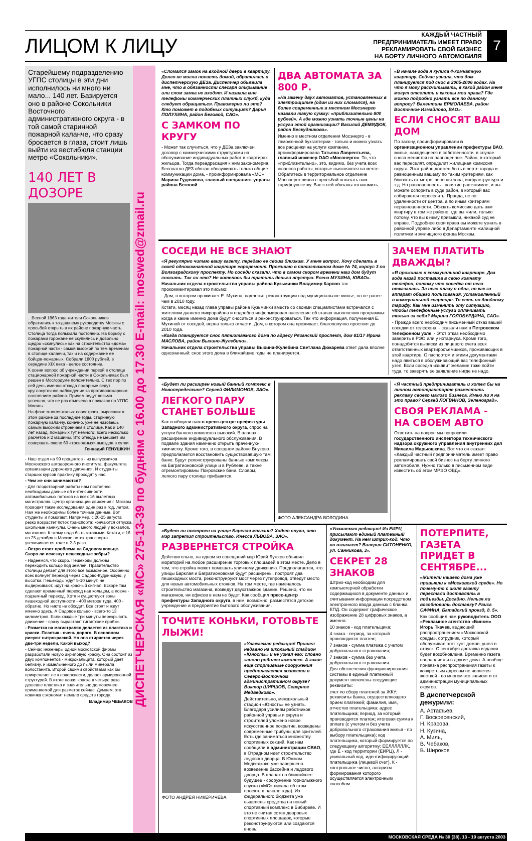ЛИЦОМ К ЛИЦУ
КАЖДЫЙ ЧАСТНЫЙ
ПРЕДПРИНИМАТЕЛЬ ИМЕЕТ ПРАВО
РЕКЛАМИРОВАТЬ СВОЙ БИЗНЕС
НА БОРТУ ЛИЧНОГО АВТОМОБИЛЯ
7
Старейшему подразделению УГПС столицы в эти дни исполнилось ни много ни мало... 140 лет. Базируется оно в районе Сокольники Восточного административного округа - в той самой старинной пожарной каланче, что сразу бросается в глаза, стоит лишь выйти из вестибюля станции метро «Сокольники».
140 ЛЕТ В ДОЗОРЕ
...Весной 1863 года жители Сокольников обратились к тогдашнему руководству Москвы с просьбой открыть в их районе пожарную часть. Столица тогда полыхала постоянно. На борьбу с пожарами горожане не скупились и довольно щедро «скинулись» как на строительство «дома» пожарной части - самой высокой по тем временам в столице каланчи, так и на содержание ее бойцов-пожарных. Собрали 1800 рублей, в середине XIX века - целое состояние.
К осени вопрос об учреждении первой в столице стационарной пожарной части в Сокольниках был решен в Мосгордуме положительно. С тех пор по сей день именно отсюда пожарные ведут круглосуточное наблюдение за противопожарным состоянием района. Причем ведут весьма успешно, что не раз отмечено в приказах по УГПС Москвы.
На фоне многоэтажных новостроек, выросших в этом районе за последние годы, старинную пожарную каланчу, конечно, уже не назовешь самым высоким строением в столице. Как и 140 лет назад, пожарных тут немного: всего несколько расчетов и 2 машины. Это отнюдь не мешает им совершать около 60 «тревожных» выездов в сутки.
Геннадий ГЕНУШКИН
- Наш отдел на 99 процентов - из выпускников Московского автодорожного института, факультета организации дорожного движения. И студенты старших курсов практику проходят у нас.
- Чем же они занимаются?
- Для плодотворной работы нам постоянно необходимы данные об интенсивности автомобильных потоков на всех 16 вылетных магистралях. Центр организации движения г. Москвы проводит такие исследования один раз в год, летом. Нам же необходимы более точные данные. Вот студенты и помогают. Например, с 20-25 августа резко возрастет поток транспорта: кончаются отпуска, школьные каникулы. Очень много людей у вокзалов, магазинов. К этому надо быть готовыми. Кстати, с 16 по 25 декабря в Москве поток транспорта увеличивается тоже в 2-3 раза.
- Остро стоит проблема на Садовом кольце. Скоро ли исчезнут пешеходные зебры?
- Надеемся, что скоро. Пешеходы должны переходить кольцо под землей. Правительство столицы делает для этого все возможное. Особенно всех волнует переход через Садово-Кудринскую, у высотки. Пешеходы ждут 5-10 минут, не выдерживают, идут на красный сигнал. Вскоре там сделают временный переход над кольцом, а позже - подземный переход. Хотя и существуют зоны пешеходной доступности - 400 метров туда, 400 - обратно. Но никто не обходит. Все стоят и ждут именно здесь. А Садовое кольцо - всего-то 13 километров. Если каждые три минуты перекрывать движение - сразу вырастают гигантские пробки.
- Разметка на магистралях делается из пластика и краски. Пластик - очень дорого. В основном рисуют нитрокраской. Но она стирается через две-три недели. Какой выход?
- Сейчас инженеры одной московской фирмы разработали новую акриловую краску. Она состоит из двух компонентов - микрокальцита, который дает белизну, и измельченного до пыли минерала волостанита. Второй своими свойствами как бы прикрепляет ее к поверхности, делает армированной структурой. В итоге новая краска в четыре раза дешевле пластика и значительно долговечнее применяемой для разметок сейчас. Думаем, эта новинка сэкономит немало средств городу.
Владимир ЧЕБАКОВ
ДИСПЕТЧЕРСКАЯ «МС» 275-13-39 по будням с 16.00 до 17.30 E-mail: moswed@zmail.ru
«Сломался замок на входной двери в квартиру. Долго не могла попасть домой, обратилась в диспетчерскую ДЕЗа. Диспетчер объявила мне, что в обязанности слесаря открывание или слом замка не входят. И назвала мне телефоны коммерческих платных служб, куда следует обращаться. Правомерно ли это? Кто поможет в подобных ситуациях? Дарья ПОЛУХИНА, район Беговой, САО».
С ЗАМКОМ ПО КРУГУ
- Может так случиться, что у ДЕЗа заключен договор с коммерческими структурами на обслуживание индивидуальных работ в квартирах жильцов. Тогда переадресация к ним закономерна. Бесплатно ДЕЗ обязан обслуживать только общие коммуникации дома, - проинформировала «МС» Марина Гудочкова, главный специалист управы района Беговой.
ДВА АВТОМАТА ЗА 800 Р.
«На замену двух автоматов, установленных в электрощитке (один из них сломался), на более современные в местном Мосэнерго назвали такую сумму: «приблизительно 800 рублей». А где можно узнать точные цены на услуги этой организации? Василий ДЕМИДЮК, район Бескудниково».
Именно в местном отделении Мосэнерго - в таможенной бухгалтерии - только и можно узнать все расценки на услуги компании, проинформировала Татьяна Лаврентьева, главный инженер ОАО «Мосэнерго». То, что «приблизительно», это, видимо, без учета всех нюансов работы, которые выясняются на месте. Обратитесь в территориальное отделение Мосэнерго лично с просьбой показать вам тарифную сетку. Вас с ней обязаны ознакомить.
«В начале года я купила 4-комнатную квартиру. Сейчас узнала, что дом планируется под снос в 2005-2006 годах. На что я могу рассчитывать, в какой район меня могут отселить и каковы мои права? Где можно подробно узнать все по данному вопросу? Валентина ЕРМОЛАЕВА, район Восточное Измайлово, ВАО».
ЕСЛИ СНОСЯТ ВАШ ДОМ
По закону, проинформировали в организационном управлении префектуры ВАО, жилье, находящееся в собственности, в случае сноса меняется на равноценное. Район, в который вас переселят, определит жилищная комиссия округа. Этот район должен быть в черте города и равноценным вашему по таким критериям, как близость от метро, зеленая зона, инфраструктура и т.д. Но равноценность - понятие растяжимое, и вы можете оспорить в суде район, в который вас собираются переселять. Правда, не по удаленности от центра, а по иным критериям неравноценности. Обязать комиссию дать вам квартиру в том же районе, где вы жили, только потому, что вы к нему привыкли, никакой суд не вправе. Подробнее свои права вы можете узнать в районной управе либо в Департаменте жилищной политики и жилищного фонда Москвы.
СОСЕДИ НЕ ВСЕ ЗНАЮТ
«Я регулярно читаю вашу газету, передаю ее своим близким. У меня вопрос. Хочу сделать в своей однокомнатной квартире евроремонт. Проживаю в пятиэтажном доме № 74, корпус 3 по Волгоградскому проспекту. Но соседи сказали, что в самом скором времени наш дом будут сносить. Так ли это? Не хотелось бы тратить деньги впустую. Елена МУХИНА, ЮВАО».
Начальник отдела строительства управы района Кузьминки Владимир Карпов так прокомментировал это письмо:
- Дом, в котором проживает Е. Мухина, подлежит реконструкции под муниципальное жилье, но не ранее чем в 2010 году.
Кстати, месяц назад глава управы района Кузьминки вместе со своими специалистами встречался с жителями данного микрорайона и подробно информировал население об этапах выполнения программы: когда и какие именно дома будут сноситься и реконструироваться. Так что информация, полученная Е. Мухиной от соседей, верна только отчасти. Дом, в котором она проживает, благополучно простоит до 2010 года.
«Когда планируется снос пятиэтажного дома по адресу Рязанский проспект, дом 81/1? Ирина МАСЛОВА, район Выхино-Жулебино».
Начальник отдела строительства управы Выхина-Жулебина Светлана Дюкарева ответ дала вполне однозначный: снос этого дома в ближайшие годы не планируется.
ЗАЧЕМ ПЛАТИТЬ ДВАЖДЫ?
«Я проживаю в коммунальной квартире. Два года назад поставила в свою комнату телефон, потому что соседка от него отказалась. За него плачу я одна, но как за аппарат общего пользования, установленный в коммунальной квартире. То есть по двойному тарифу. Как мне изменить эту ситуацию, чтобы телефонные услуги оплачивать только за себя? Марина ГОЛОБУРДИНА, САО».
- Прежде всего необходим письменный отказ вашей соседки от телефона, - сказали нам в Петровском телефонном узле. - Этот отказ необходимо заверить в РЭО или у нотариуса. Кроме того, понадобятся выписки из лицевого счета всех ответственных квартиросъемщиков, проживающих в этой квартире. С паспортом и этими документами надо явиться в обслуживающий вас телефонный узел. Если соседка изъявит желание тоже пойти туда, то заверять ее заявление нигде не надо.
«Будет ли расширен новый банный комплекс в Новопеределкине? Сергей ФИЛИМОНОВ, ЗАО».
ЛЕГКОГО ПАРУ СТАНЕТ БОЛЬШЕ
Как сообщили нам в пресс-центре префектуры Западного административного округа, спрос на услуги банного комплекса высокий. В планах - расширение индивидуального обслуживания. В подвале здания намечено открыть прачечную-химчистку. Кроме того, в соседнем районе Внуково предполагается восстановить существовавшую там баню. Будут реконструированы банные комплексы на Багратионовской улице и в Рублеве, а также отремонтированы Покровские бани. Словом, легкого пару столице прибавится.
ФОТО АЛЕКСАНДРА ВОЛОДИНА «Я частный предприниматель и хотел бы на личном автотранспорте разместить рекламу своего малого бизнеса. Имею ли я на это право? Сергей ЛОГВИНОВ, Зеленоград».
СВОЯ РЕКЛАМА - НА СВОЕМ АВТО
Ответить на вопрос мы попросили государственного инспектора технического надзора окружного управления внутренних дел Михаила Марьюшкина. Вот что он сказал: «Каждый частный предприниматель имеет право рекламировать свой бизнес на борту личного автомобиля. Нужно только в письменном виде известить об этом МРЭО ОВД».
«Будет ли построен на улице Барклая магазин? Ходят слухи, что мэр запретил строительство. Инесса ЛЬВОВА, ЗАО».
РАЗВЕРНЕТСЯ СТРОЙКА
Действительно, на одном из совещаний мэр Юрий Лужков объявил мораторий на любое расширение торговых площадей в этом месте. Дело в том, что стройка может помешать уличному движению. Предполагается, что улицы Барклая и Багратионовская будут расширены, построят два пешеходных моста, реконструируют мост через путепровод, отведут место для новых автомобильных стоянок. На том месте, где намечалось строительство магазина, возведут двухэтажное здание. Решено, что ни магазинов, ни офисов в нем не будет. Как сообщил пресс-центр префектуры Западного округа, в нем, возможно, разместятся детское учреждение и предприятие бытового обслуживания.
ТОЧИТЕ КОНЬКИ, ГОТОВЬТЕ ЛЫЖИ!
ФОТО АНДРЕЯ НИКЕРИЧЕВА «Уважаемая редакция! Пришел недавно на школьный стадион «Юность» и не узнал его: словно заново родился комплекс. А какие еще спортивные сооружения предполагается возвести в Северо-Восточном административном округе? Виктор ШИРШОВ, Северное Медведково».
Действительно, межшкольный стадион «Юность» не узнать. Благодаря усилиям работников районной управы и округа и строителей уложено новое искусственное покрытие, возведены современные трибуны для зрителей. Есть где заниматься множеству спортивных секций. Как нам сообщили в администрации СВАО, в Отрадном идет строительство ледового дворца. В Южном Медведкове уже завершено возведение бассейна и ледового дворца. В планах на ближайшее будущее - сооружение горнолыжного спуска («МС» писала об этом проекте в начале года). Из федерального бюджета уже выделены средства на новый спортивный комплекс в Бибиреве. И это не считая сотен дворовых спортивных площадок, которые реконструируются или создаются вновь.
«Уважаемая редакция! Из ЕИРЦ присылают единый платежный документ. На нем штрих-код. Что он означает? Валерия СИТОНЕНКО, ул. Санникова, 3».
СЕКРЕТ 28 ЗНАКОВ
Штрих-код необходим для компьютерной обработки содержащихся в документе данных и считывания информации посредством электронного ввода данных с бланка ЕПД. Он содержит графическое изображение 28 цифровых знаков, а именно:
10 знаков - код плательщика;
4 знака - период, за который производится платеж;
7 знаков - сумма платежа с учетом добровольного страхования;
7 знаков - сумма без учета добровольного страхования.
Для обеспечения функционирования системы в единый платежный документ включены следующие реквизиты:
счет по сбору платежей за ЖКУ; реквизиты банка, осуществляющего прием платежей; фамилия, имя, отчество плательщика; адрес плательщика; период, за который производится платеж; итоговая сумма к оплате (с учетом и без учета добровольного страхования жилья - по выбору плательщика); код плательщика, который формируется по следующему алгоритму: ЕЕЛЛЛЛЛЛК, где Е - код территории (ЕИРЦ), Л - уникальный код, идентифицирующий плательщика (лицевой счет), К - контрольное число, алгоритм формирования которого осуществляется электронным способом.
ПОТЕРПИТЕ, ГАЗЕТА ПРИДЕТ В СЕНТЯБРЕ...
«Жители нашего дома уже привыкли к «Московской среде». Но почему-то с июля газету перестали доставлять в подъезды. Досадно. Нельзя ли возобновить доставку? Раиса САФИНА, Батайский проезд, д. 5».
Как сообщил нам руководитель ООО «Рекламное агентство «Бином» Игорь Ткачев, ведающий распространением «Московской среды», сотрудник, который обслуживал этот куст домов, ушел в отпуск. С сентября доставка издания будет возобновлена. Временно газета направляется в другие дома. А вообще привязка распространения газеты к конкретным адресам не является жесткой - во многом это зависит и от администраций муниципальных округов.
В диспетчерской дежурили:
А. Астафьев,
Г. Воскресенский,
Н. Красова,
Н. Кузина,
А. Миль,
В. Чебаков,
В. Широков
МОСКОВСКАЯ СРЕДА № 30 (38), 13 - 19 августа 2003